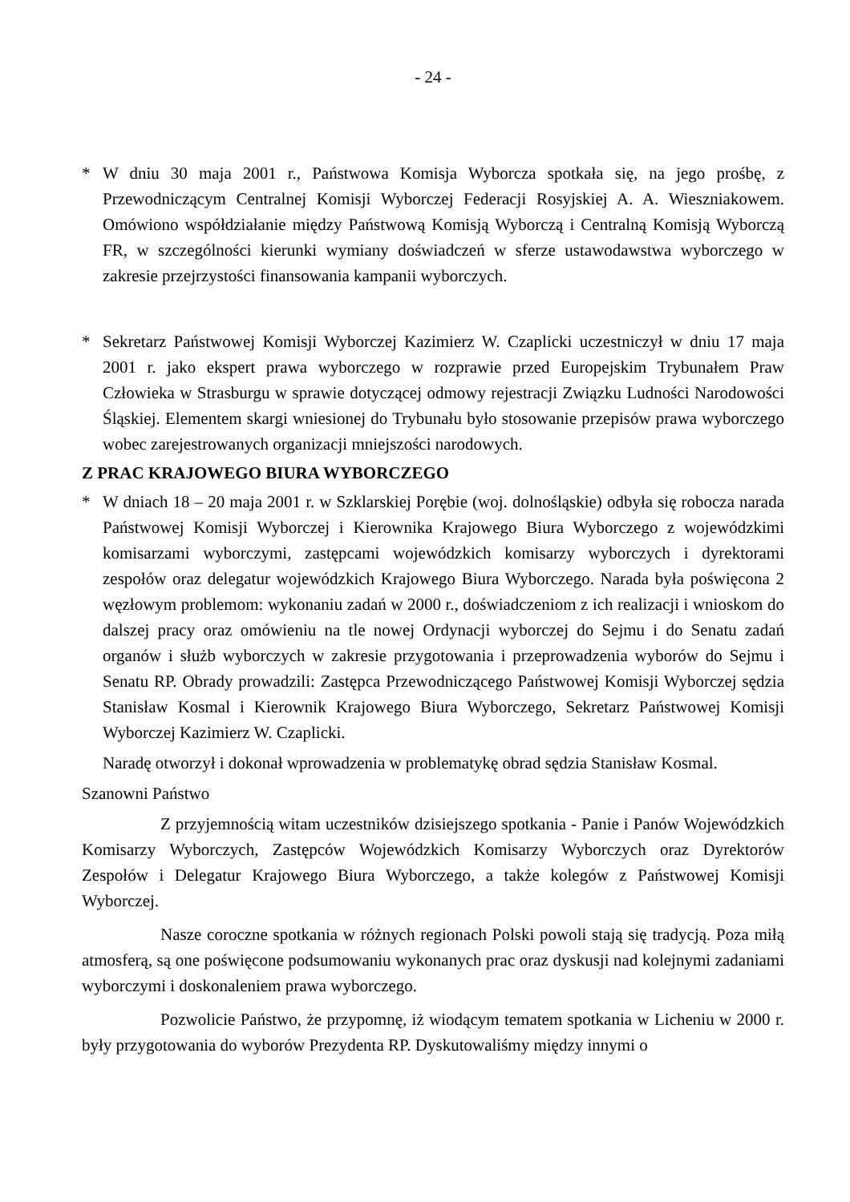- 24 -
* W dniu 30 maja 2001 r., Państwowa Komisja Wyborcza spotkała się, na jego prośbę, z Przewodniczącym Centralnej Komisji Wyborczej Federacji Rosyjskiej A. A. Wiesznia­kowem. Omówiono współdziałanie między Państwową Komisją Wyborczą i Centralną Komisją Wyborczą FR, w szczególności kierunki wymiany doświadczeń w sferze ustawodawstwa wyborczego w zakresie przejrzystości finansowania kampanii wyborczych.
* Sekretarz Państwowej Komisji Wyborczej Kazimierz W. Czaplicki uczestniczył w dniu 17 maja 2001 r. jako ekspert prawa wyborczego w rozprawie przed Europejskim Trybunałem Praw Człowieka w Strasburgu w sprawie dotyczącej odmowy rejestracji Związku Ludności Narodowości Śląskiej. Elementem skargi wniesionej do Trybunału było stosowanie przepisów prawa wyborczego wobec zarejestrowanych organizacji mniejszości narodowych.
Z PRAC KRAJOWEGO BIURA WYBORCZEGO
* W dniach 18 – 20 maja 2001 r. w Szklarskiej Porębie (woj. dolnośląskie) odbyła się robocza narada Państwowej Komisji Wyborczej i Kierownika Krajowego Biura Wyborczego z wojewódzkimi komisarzami wyborczymi, zastępcami wojewódzkich komisarzy wyborczych i dyrektorami zespołów oraz delegatur wojewódzkich Krajowego Biura Wyborczego. Narada była poświęcona 2 węzłowym problemom: wykonaniu zadań w 2000 r., doświadczeniom z ich realizacji i wnioskom do dalszej pracy oraz omówieniu na tle nowej Ordynacji wyborczej do Sejmu i do Senatu zadań organów i służb wyborczych w zakresie przygotowania i przeprowadzenia wyborów do Sejmu i Senatu RP. Obrady prowadzili: Zastępca Przewodniczącego Państwowej Komisji Wyborczej sędzia Stanisław Kosmal i Kierownik Krajowego Biura Wyborczego, Sekretarz Państwowej Komisji Wyborczej Kazimierz W. Czaplicki.
Naradę otworzył i dokonał wprowadzenia w problematykę obrad sędzia Stanisław Kosmal.
Szanowni Państwo
Z przyjemnością witam uczestników dzisiejszego spotkania - Panie i Panów Wojewódzkich Komisarzy Wyborczych, Zastępców Wojewódzkich Komisarzy Wyborczych oraz Dyrektorów Zespołów i Delegatur Krajowego Biura Wyborczego, a także kolegów z Państwowej Komisji Wyborczej.
Nasze coroczne spotkania w różnych regionach Polski powoli stają się tradycją. Poza miłą atmosferą, są one poświęcone podsumowaniu wykonanych prac oraz dyskusji nad kolejnymi zadaniami wyborczymi i doskonaleniem prawa wyborczego.
Pozwolicie Państwo, że przypomnę, iż wiodącym tematem spotkania w Licheniu w 2000 r. były przygotowania do wyborów Prezydenta RP. Dyskutowaliśmy między innymi o